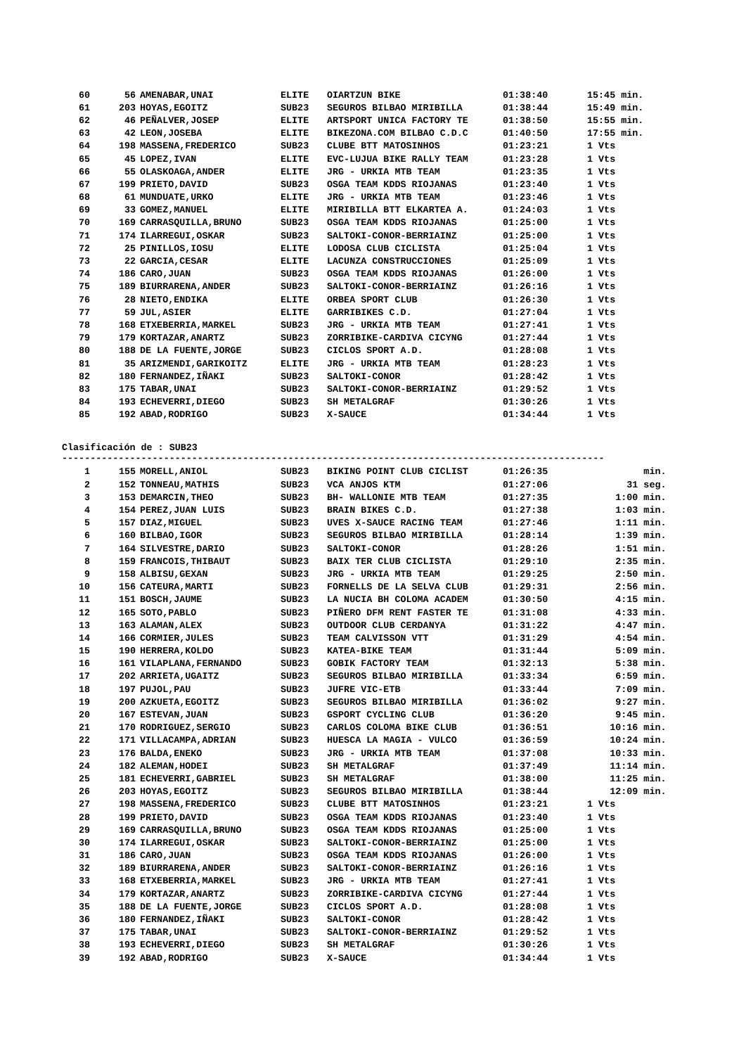| 60 | 56 | AMENABAR,UNAI | ELITE | OIARTZUN BIKE | 01:38:40 | 15:45 min. |
| 61 | 203 | HOYAS,EGOITZ | SUB23 | SEGUROS BILBAO MIRIBILLA | 01:38:44 | 15:49 min. |
| 62 | 46 | PEÑALVER,JOSEP | ELITE | ARTSPORT UNICA FACTORY TE | 01:38:50 | 15:55 min. |
| 63 | 42 | LEON,JOSEBA | ELITE | BIKEZONA.COM BILBAO C.D.C | 01:40:50 | 17:55 min. |
| 64 | 198 | MASSENA,FREDERICO | SUB23 | CLUBE BTT MATOSINHOS | 01:23:21 | 1 Vts |
| 65 | 45 | LOPEZ,IVAN | ELITE | EVC-LUJUA BIKE RALLY TEAM | 01:23:28 | 1 Vts |
| 66 | 55 | OLASKOAGA,ANDER | ELITE | JRG - URKIA MTB TEAM | 01:23:35 | 1 Vts |
| 67 | 199 | PRIETO,DAVID | SUB23 | OSGA TEAM KDDS RIOJANAS | 01:23:40 | 1 Vts |
| 68 | 61 | MUNDUATE,URKO | ELITE | JRG - URKIA MTB TEAM | 01:23:46 | 1 Vts |
| 69 | 33 | GOMEZ,MANUEL | ELITE | MIRIBILLA BTT ELKARTEA A. | 01:24:03 | 1 Vts |
| 70 | 169 | CARRASQUILLA,BRUNO | SUB23 | OSGA TEAM KDDS RIOJANAS | 01:25:00 | 1 Vts |
| 71 | 174 | ILARREGUI,OSKAR | SUB23 | SALTOKI-CONOR-BERRIAINZ | 01:25:00 | 1 Vts |
| 72 | 25 | PINILLOS,IOSU | ELITE | LODOSA CLUB CICLISTA | 01:25:04 | 1 Vts |
| 73 | 22 | GARCIA,CESAR | ELITE | LACUNZA CONSTRUCCIONES | 01:25:09 | 1 Vts |
| 74 | 186 | CARO,JUAN | SUB23 | OSGA TEAM KDDS RIOJANAS | 01:26:00 | 1 Vts |
| 75 | 189 | BIURRARENA,ANDER | SUB23 | SALTOKI-CONOR-BERRIAINZ | 01:26:16 | 1 Vts |
| 76 | 28 | NIETO,ENDIKA | ELITE | ORBEA SPORT CLUB | 01:26:30 | 1 Vts |
| 77 | 59 | JUL,ASIER | ELITE | GARRIBIKES C.D. | 01:27:04 | 1 Vts |
| 78 | 168 | ETXEBERRIA,MARKEL | SUB23 | JRG - URKIA MTB TEAM | 01:27:41 | 1 Vts |
| 79 | 179 | KORTAZAR,ANARTZ | SUB23 | ZORRIBIKE-CARDIVA CICYNG | 01:27:44 | 1 Vts |
| 80 | 188 | DE LA FUENTE,JORGE | SUB23 | CICLOS SPORT A.D. | 01:28:08 | 1 Vts |
| 81 | 35 | ARIZMENDI,GARIKOITZ | ELITE | JRG - URKIA MTB TEAM | 01:28:23 | 1 Vts |
| 82 | 180 | FERNANDEZ,IÑAKI | SUB23 | SALTOKI-CONOR | 01:28:42 | 1 Vts |
| 83 | 175 | TABAR,UNAI | SUB23 | SALTOKI-CONOR-BERRIAINZ | 01:29:52 | 1 Vts |
| 84 | 193 | ECHEVERRI,DIEGO | SUB23 | SH METALGRAF | 01:30:26 | 1 Vts |
| 85 | 192 | ABAD,RODRIGO | SUB23 | X-SAUCE | 01:34:44 | 1 Vts |
Clasificación de : SUB23
------------------------------------------------------------------------------------------------
| 1 | 155 | MORELL,ANIOL | SUB23 | BIKING POINT CLUB CICLIST | 01:26:35 | min. |
| 2 | 152 | TONNEAU,MATHIS | SUB23 | VCA ANJOS KTM | 01:27:06 | 31 seg. |
| 3 | 153 | DEMARCIN,THEO | SUB23 | BH- WALLONIE MTB TEAM | 01:27:35 | 1:00 min. |
| 4 | 154 | PEREZ,JUAN LUIS | SUB23 | BRAIN BIKES C.D. | 01:27:38 | 1:03 min. |
| 5 | 157 | DIAZ,MIGUEL | SUB23 | UVES X-SAUCE RACING TEAM | 01:27:46 | 1:11 min. |
| 6 | 160 | BILBAO,IGOR | SUB23 | SEGUROS BILBAO MIRIBILLA | 01:28:14 | 1:39 min. |
| 7 | 164 | SILVESTRE,DARIO | SUB23 | SALTOKI-CONOR | 01:28:26 | 1:51 min. |
| 8 | 159 | FRANCOIS,THIBAUT | SUB23 | BAIX TER CLUB CICLISTA | 01:29:10 | 2:35 min. |
| 9 | 158 | ALBISU,GEXAN | SUB23 | JRG - URKIA MTB TEAM | 01:29:25 | 2:50 min. |
| 10 | 156 | CATEURA,MARTI | SUB23 | FORNELLS DE LA SELVA CLUB | 01:29:31 | 2:56 min. |
| 11 | 151 | BOSCH,JAUME | SUB23 | LA NUCIA BH COLOMA ACADEM | 01:30:50 | 4:15 min. |
| 12 | 165 | SOTO,PABLO | SUB23 | PIÑERO DFM RENT FASTER TE | 01:31:08 | 4:33 min. |
| 13 | 163 | ALAMAN,ALEX | SUB23 | OUTDOOR CLUB CERDANYA | 01:31:22 | 4:47 min. |
| 14 | 166 | CORMIER,JULES | SUB23 | TEAM CALVISSON VTT | 01:31:29 | 4:54 min. |
| 15 | 190 | HERRERA,KOLDO | SUB23 | KATEA-BIKE TEAM | 01:31:44 | 5:09 min. |
| 16 | 161 | VILAPLANA,FERNANDO | SUB23 | GOBIK FACTORY TEAM | 01:32:13 | 5:38 min. |
| 17 | 202 | ARRIETA,UGAITZ | SUB23 | SEGUROS BILBAO MIRIBILLA | 01:33:34 | 6:59 min. |
| 18 | 197 | PUJOL,PAU | SUB23 | JUFRE VIC-ETB | 01:33:44 | 7:09 min. |
| 19 | 200 | AZKUETA,EGOITZ | SUB23 | SEGUROS BILBAO MIRIBILLA | 01:36:02 | 9:27 min. |
| 20 | 167 | ESTEVAN,JUAN | SUB23 | GSPORT CYCLING CLUB | 01:36:20 | 9:45 min. |
| 21 | 170 | RODRIGUEZ,SERGIO | SUB23 | CARLOS COLOMA BIKE CLUB | 01:36:51 | 10:16 min. |
| 22 | 171 | VILLACAMPA,ADRIAN | SUB23 | HUESCA LA MAGIA - VULCO | 01:36:59 | 10:24 min. |
| 23 | 176 | BALDA,ENEKO | SUB23 | JRG - URKIA MTB TEAM | 01:37:08 | 10:33 min. |
| 24 | 182 | ALEMAN,HODEI | SUB23 | SH METALGRAF | 01:37:49 | 11:14 min. |
| 25 | 181 | ECHEVERRI,GABRIEL | SUB23 | SH METALGRAF | 01:38:00 | 11:25 min. |
| 26 | 203 | HOYAS,EGOITZ | SUB23 | SEGUROS BILBAO MIRIBILLA | 01:38:44 | 12:09 min. |
| 27 | 198 | MASSENA,FREDERICO | SUB23 | CLUBE BTT MATOSINHOS | 01:23:21 | 1 Vts |
| 28 | 199 | PRIETO,DAVID | SUB23 | OSGA TEAM KDDS RIOJANAS | 01:23:40 | 1 Vts |
| 29 | 169 | CARRASQUILLA,BRUNO | SUB23 | OSGA TEAM KDDS RIOJANAS | 01:25:00 | 1 Vts |
| 30 | 174 | ILARREGUI,OSKAR | SUB23 | SALTOKI-CONOR-BERRIAINZ | 01:25:00 | 1 Vts |
| 31 | 186 | CARO,JUAN | SUB23 | OSGA TEAM KDDS RIOJANAS | 01:26:00 | 1 Vts |
| 32 | 189 | BIURRARENA,ANDER | SUB23 | SALTOKI-CONOR-BERRIAINZ | 01:26:16 | 1 Vts |
| 33 | 168 | ETXEBERRIA,MARKEL | SUB23 | JRG - URKIA MTB TEAM | 01:27:41 | 1 Vts |
| 34 | 179 | KORTAZAR,ANARTZ | SUB23 | ZORRIBIKE-CARDIVA CICYNG | 01:27:44 | 1 Vts |
| 35 | 188 | DE LA FUENTE,JORGE | SUB23 | CICLOS SPORT A.D. | 01:28:08 | 1 Vts |
| 36 | 180 | FERNANDEZ,IÑAKI | SUB23 | SALTOKI-CONOR | 01:28:42 | 1 Vts |
| 37 | 175 | TABAR,UNAI | SUB23 | SALTOKI-CONOR-BERRIAINZ | 01:29:52 | 1 Vts |
| 38 | 193 | ECHEVERRI,DIEGO | SUB23 | SH METALGRAF | 01:30:26 | 1 Vts |
| 39 | 192 | ABAD,RODRIGO | SUB23 | X-SAUCE | 01:34:44 | 1 Vts |